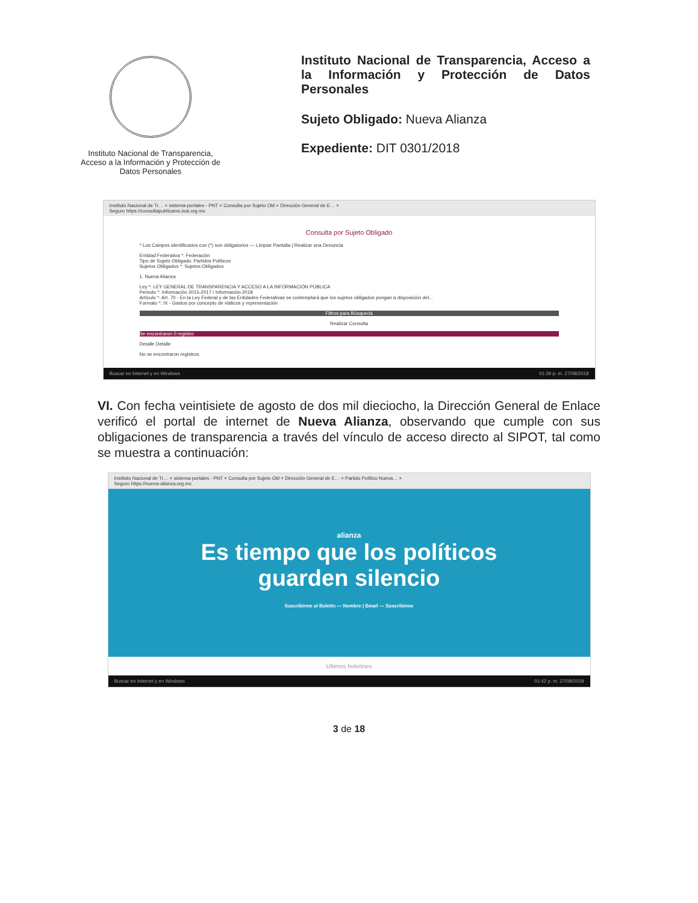Instituto Nacional de Transparencia,
Acceso a la Información y Protección de
Datos Personales
Instituto Nacional de Transparencia, Acceso a la Información y Protección de Datos Personales
Sujeto Obligado: Nueva Alianza
Expediente: DIT 0301/2018
Instituto Nacional de Tr… × sistema-portales - PNT × Consulta por Sujeto Obl × Dirección General de E… ×
Seguro https://consultapublicamx.inai.org.mx
Consulta por Sujeto Obligado
* Los Campos identificados con (*) son obligatorios — Limpiar Pantalla | Realizar una Denuncia
Entidad Federativa *: Federación
Tipo de Sujeto Obligado: Partidos Políticos
Sujetos Obligados *: Sujetos Obligados
1. Nueva Alianza
Ley *: LEY GENERAL DE TRANSPARENCIA Y ACCESO A LA INFORMACIÓN PÚBLICA
Periodo *: Información 2015-2017 / Información 2018
Artículo *: Art. 70 - En la Ley Federal y de las Entidades Federativas se contemplará que los sujetos obligados pongan a disposición del...
Formato *: IX - Gastos por concepto de viáticos y representación
Filtros para Búsqueda
Realizar Consulta
Se encontraron 0 registro
Detalle Detalle
No se encontraron registros.
Buscar en Internet y en Windows 01:39 p. m. 27/08/2018
VI. Con fecha veintisiete de agosto de dos mil dieciocho, la Dirección General de Enlace verificó el portal de internet de Nueva Alianza, observando que cumple con sus obligaciones de transparencia a través del vínculo de acceso directo al SIPOT, tal como se muestra a continuación:
Instituto Nacional de Tr… × sistema-portales - PNT × Consulta por Sujeto Obl × Dirección General de E… × Partido Político Nueva… ×
Seguro https://nueva-alianza.org.mx
alianza
Es tiempo que los políticos
guarden silencio
Suscribirme al Boletín — Nombre | Email — Suscribirme
Ultimos boletines
Buscar en Internet y en Windows 01:42 p. m. 27/08/2018
3 de 18